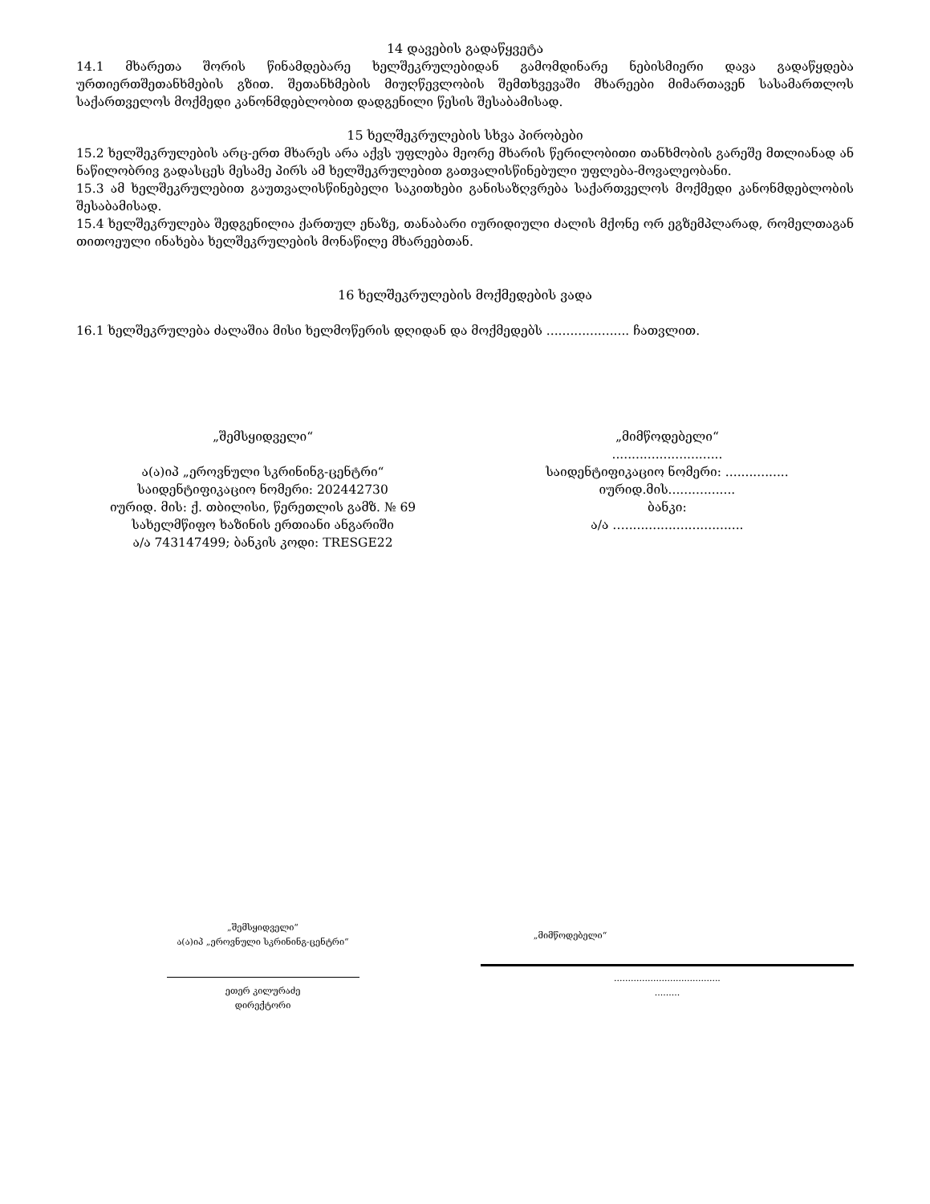14 დავების გადაწყვეტა
14.1 მხარეთა შორის წინამდებარე ხელშეკრულებიდან გამომდინარე ნებისმიერი დავა გადაწყდება ურთიერთშეთანხმების გზით. შეთანხმების მიუღწევლობის შემთხვევაში მხარეები მიმართავენ სასამართლოს საქართველოს მოქმედი კანონმდებლობით დადგენილი წესის შესაბამისად.
15 ხელშეკრულების სხვა პირობები
15.2 ხელშეკრულების არც-ერთ მხარეს არა აქვს უფლება მეორე მხარის წერილობითი თანხმობის გარეშე მთლიანად ან ნაწილობრივ გადასცეს მესამე პირს ამ ხელშეკრულებით გათვალისწინებული უფლება-მოვალეობანი.
15.3 ამ ხელშეკრულებით გაუთვალისწინებელი საკითხები განისაზღვრება საქართველოს მოქმედი კანონმდებლობის შესაბამისად.
15.4 ხელშეკრულება შედგენილია ქართულ ენაზე, თანაბარი იურიდიული ძალის მქონე ორ ეგზემპლარად, რომელთაგან თითოეული ინახება ხელშეკრულების მონაწილე მხარეებთან.
16 ხელშეკრულების მოქმედების ვადა
16.1 ხელშეკრულება ძალაშია მისი ხელმოწერის დღიდან და მოქმედებს ..................... ჩათვლით.
„შემსყიდველი“
ა(ა)იპ „ეროვნული სკრინინგ-ცენტრი“
საიდენტიფიკაციო ნომერი: 202442730
იურიდ. მის: ქ. თბილისი, წერეთლის გამზ. № 69
სახელმწიფო ხაზინის ერთიანი ანგარიში
ა/ა 743147499; ბანკის კოდი: TRESGE22
„მიმწოდებელი“
............................
საიდენტიფიკაციო ნომერი: ................
იურიდ.მის.................
ბანკი:
ა/ა …..............................
„შემსყიდველი“
ა(ა)იპ „ეროვნული სკრინინგ-ცენტრი“
ეთერ კილურაძე
დირექტორი
„მიმწოდებელი“
......................................
.........